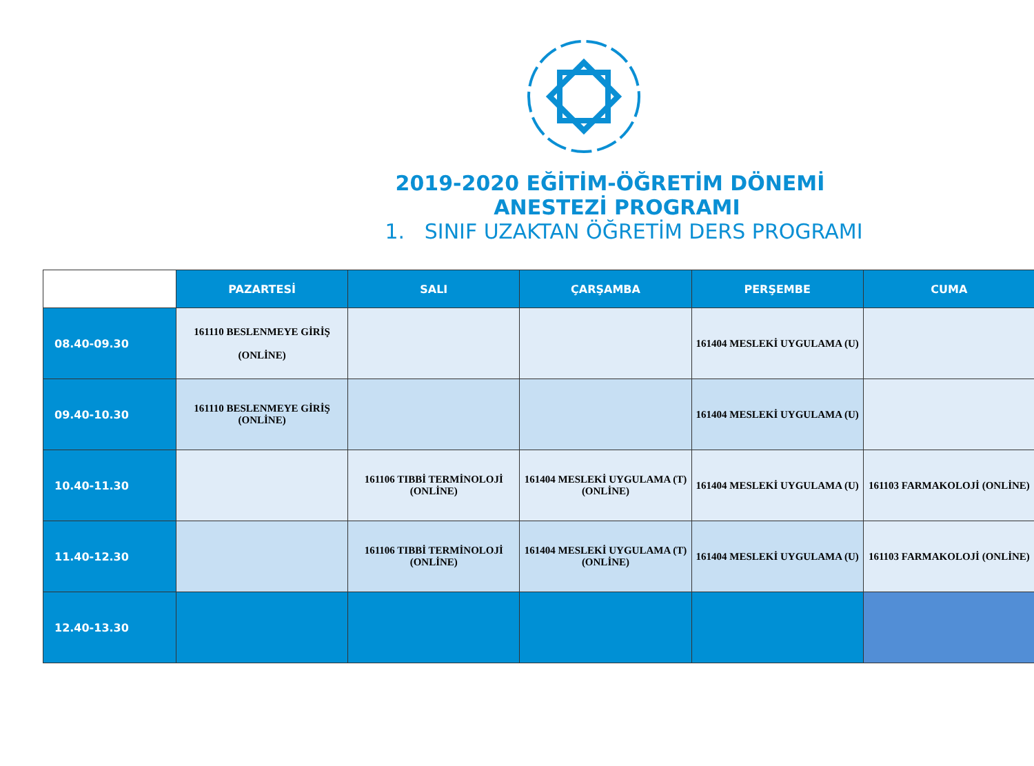2019-2020 EĞİTİM-ÖĞRETİM DÖNEMİ
ANESTEZİ PROGRAMI
1. SINIF UZAKTAN ÖĞRETİM DERS PROGRAMI
| | PAZARTESİ | SALI | ÇARŞAMBA | PERŞEMBE | CUMA |
| --- | --- | --- | --- | --- | --- |
| 08.40-09.30 | 161110 BESLENMEYE GİRİŞ (ONLİNE) | | | 161404 MESLEKİ UYGULAMA (U) | |
| 09.40-10.30 | 161110 BESLENMEYE GİRİŞ (ONLİNE) | | | 161404 MESLEKİ UYGULAMA (U) | |
| 10.40-11.30 | | 161106 TIBBİ TERMİNOLOJİ (ONLİNE) | 161404 MESLEKİ UYGULAMA (T) (ONLİNE) | 161404 MESLEKİ UYGULAMA (U) | 161103 FARMAKOLOJİ (ONLİNE) |
| 11.40-12.30 | | 161106 TIBBİ TERMİNOLOJİ (ONLİNE) | 161404 MESLEKİ UYGULAMA (T) (ONLİNE) | 161404 MESLEKİ UYGULAMA (U) | 161103 FARMAKOLOJİ (ONLİNE) |
| 12.40-13.30 | | | | | |